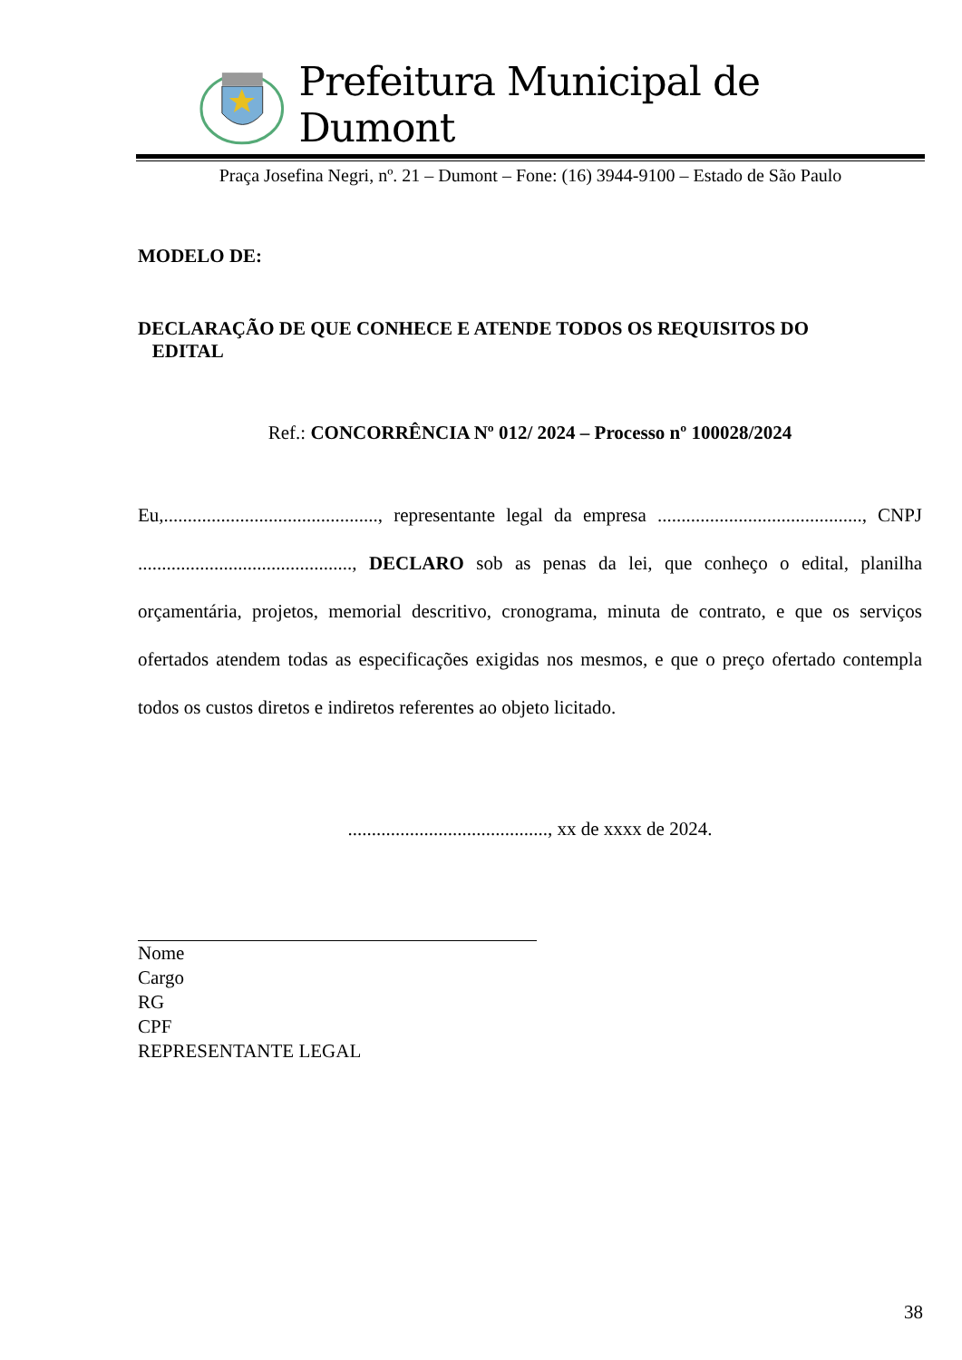Prefeitura Municipal de Dumont
Praça Josefina Negri, nº. 21 – Dumont – Fone: (16) 3944-9100 – Estado de São Paulo
MODELO DE:
DECLARAÇÃO DE QUE CONHECE E ATENDE TODOS OS REQUISITOS DO
EDITAL
Ref.: CONCORRÊNCIA Nº 012/ 2024 – Processo nº 100028/2024
Eu,............................................., representante legal da empresa ..........................................., CNPJ ............................................., DECLARO sob as penas da lei, que conheço o edital, planilha orçamentária, projetos, memorial descritivo, cronograma, minuta de contrato, e que os serviços ofertados atendem todas as especificações exigidas nos mesmos, e que o preço ofertado contempla todos os custos diretos e indiretos referentes ao objeto licitado.
.........................................., xx de xxxx de 2024.
Nome
Cargo
RG
CPF
REPRESENTANTE LEGAL
38